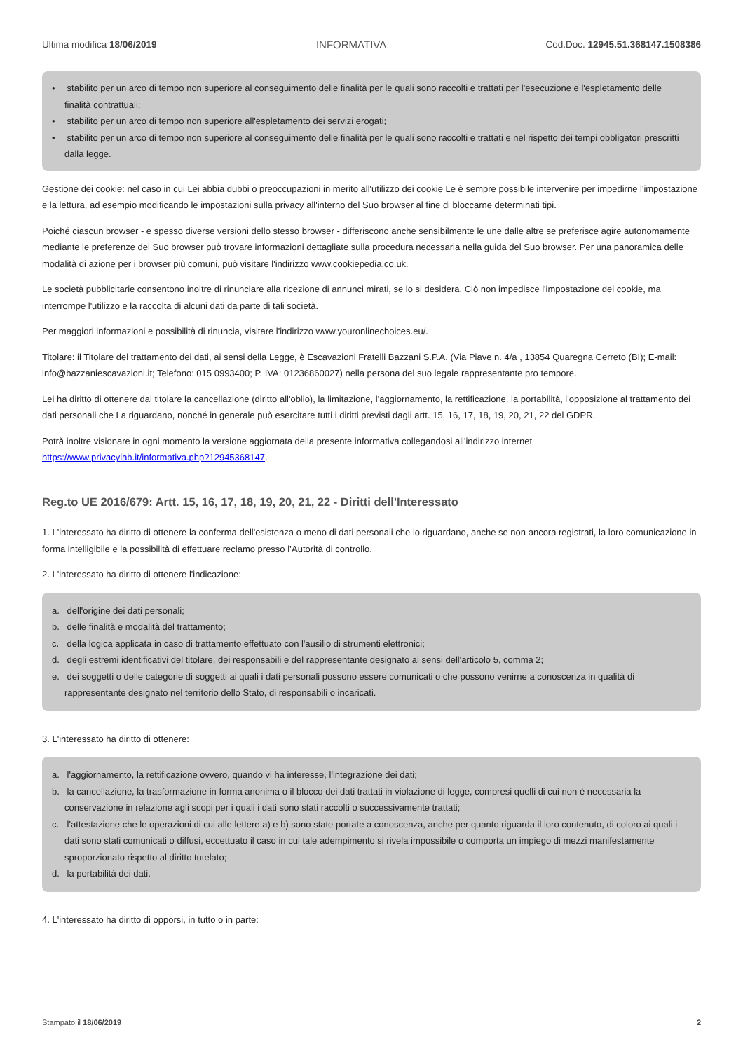Ultima modifica 18/06/2019 INFORMATIVA Cod.Doc. 12945.51.368147.1508386
• stabilito per un arco di tempo non superiore al conseguimento delle finalità per le quali sono raccolti e trattati per l'esecuzione e l'espletamento delle finalità contrattuali;
• stabilito per un arco di tempo non superiore all'espletamento dei servizi erogati;
• stabilito per un arco di tempo non superiore al conseguimento delle finalità per le quali sono raccolti e trattati e nel rispetto dei tempi obbligatori prescritti dalla legge.
Gestione dei cookie: nel caso in cui Lei abbia dubbi o preoccupazioni in merito all'utilizzo dei cookie Le è sempre possibile intervenire per impedirne l'impostazione e la lettura, ad esempio modificando le impostazioni sulla privacy all'interno del Suo browser al fine di bloccarne determinati tipi.
Poiché ciascun browser - e spesso diverse versioni dello stesso browser - differiscono anche sensibilmente le une dalle altre se preferisce agire autonomamente mediante le preferenze del Suo browser può trovare informazioni dettagliate sulla procedura necessaria nella guida del Suo browser. Per una panoramica delle modalità di azione per i browser più comuni, può visitare l'indirizzo www.cookiepedia.co.uk.
Le società pubblicitarie consentono inoltre di rinunciare alla ricezione di annunci mirati, se lo si desidera. Ciò non impedisce l'impostazione dei cookie, ma interrompe l'utilizzo e la raccolta di alcuni dati da parte di tali società.
Per maggiori informazioni e possibilità di rinuncia, visitare l'indirizzo www.youronlinechoices.eu/.
Titolare: il Titolare del trattamento dei dati, ai sensi della Legge, è Escavazioni Fratelli Bazzani S.P.A. (Via Piave n. 4/a , 13854 Quaregna Cerreto (BI); E-mail: info@bazzaniescavazioni.it; Telefono: 015 0993400; P. IVA: 01236860027) nella persona del suo legale rappresentante pro tempore.
Lei ha diritto di ottenere dal titolare la cancellazione (diritto all'oblio), la limitazione, l'aggiornamento, la rettificazione, la portabilità, l'opposizione al trattamento dei dati personali che La riguardano, nonché in generale può esercitare tutti i diritti previsti dagli artt. 15, 16, 17, 18, 19, 20, 21, 22 del GDPR.
Potrà inoltre visionare in ogni momento la versione aggiornata della presente informativa collegandosi all'indirizzo internet https://www.privacylab.it/informativa.php?12945368147.
Reg.to UE 2016/679: Artt. 15, 16, 17, 18, 19, 20, 21, 22 - Diritti dell'Interessato
1. L'interessato ha diritto di ottenere la conferma dell'esistenza o meno di dati personali che lo riguardano, anche se non ancora registrati, la loro comunicazione in forma intelligibile e la possibilità di effettuare reclamo presso l’Autorità di controllo.
2. L'interessato ha diritto di ottenere l'indicazione:
a. dell'origine dei dati personali;
b. delle finalità e modalità del trattamento;
c. della logica applicata in caso di trattamento effettuato con l'ausilio di strumenti elettronici;
d. degli estremi identificativi del titolare, dei responsabili e del rappresentante designato ai sensi dell'articolo 5, comma 2;
e. dei soggetti o delle categorie di soggetti ai quali i dati personali possono essere comunicati o che possono venirne a conoscenza in qualità di rappresentante designato nel territorio dello Stato, di responsabili o incaricati.
3. L'interessato ha diritto di ottenere:
a. l'aggiornamento, la rettificazione ovvero, quando vi ha interesse, l'integrazione dei dati;
b. la cancellazione, la trasformazione in forma anonima o il blocco dei dati trattati in violazione di legge, compresi quelli di cui non è necessaria la conservazione in relazione agli scopi per i quali i dati sono stati raccolti o successivamente trattati;
c. l'attestazione che le operazioni di cui alle lettere a) e b) sono state portate a conoscenza, anche per quanto riguarda il loro contenuto, di coloro ai quali i dati sono stati comunicati o diffusi, eccettuato il caso in cui tale adempimento si rivela impossibile o comporta un impiego di mezzi manifestamente sproporzionato rispetto al diritto tutelato;
d. la portabilità dei dati.
4. L'interessato ha diritto di opporsi, in tutto o in parte:
Stampato il 18/06/2019 2